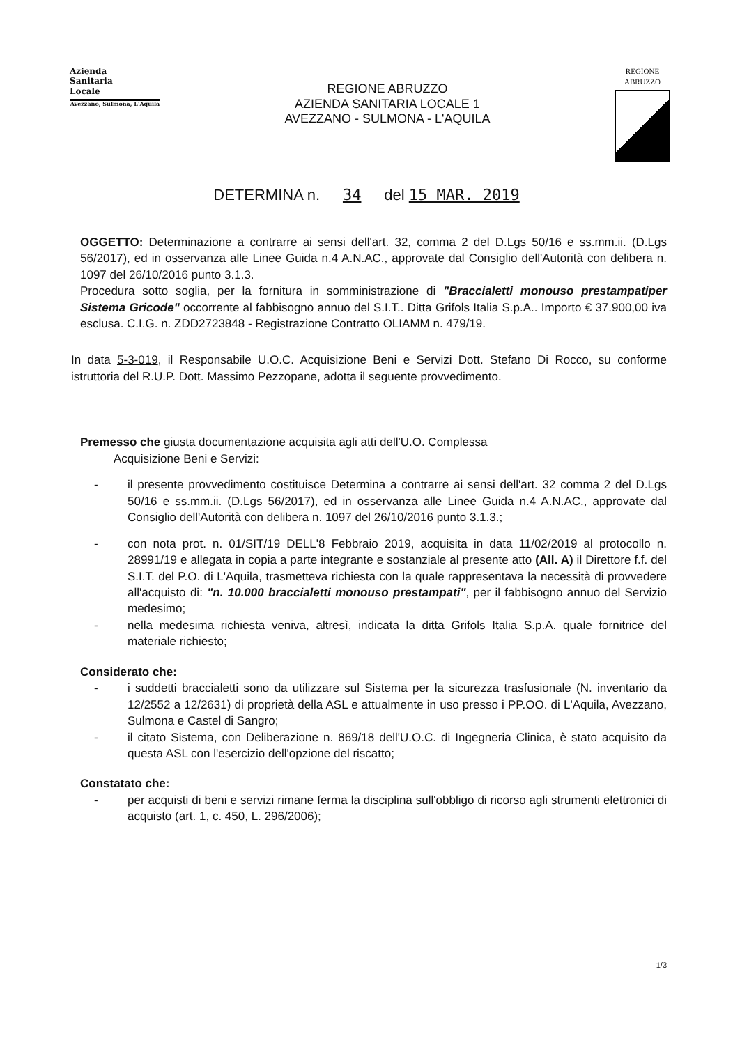Azienda
Sanitaria
Locale
Avezzano, Sulmona, L'Aquila
REGIONE ABRUZZO
AZIENDA SANITARIA LOCALE 1
AVEZZANO - SULMONA - L'AQUILA
REGIONE
ABRUZZO
DETERMINA n. 34 del 15 MAR. 2019
OGGETTO: Determinazione a contrarre ai sensi dell'art. 32, comma 2 del D.Lgs 50/16 e ss.mm.ii. (D.Lgs 56/2017), ed in osservanza alle Linee Guida n.4 A.N.AC., approvate dal Consiglio dell'Autorità con delibera n. 1097 del 26/10/2016 punto 3.1.3.
Procedura sotto soglia, per la fornitura in somministrazione di "Braccialetti monouso prestampatiper Sistema Gricode" occorrente al fabbisogno annuo del S.I.T.. Ditta Grifols Italia S.p.A.. Importo € 37.900,00 iva esclusa. C.I.G. n. ZDD2723848 - Registrazione Contratto OLIAMM n. 479/19.
In data 5-3-019, il Responsabile U.O.C. Acquisizione Beni e Servizi Dott. Stefano Di Rocco, su conforme istruttoria del R.U.P. Dott. Massimo Pezzopane, adotta il seguente provvedimento.
Premesso che giusta documentazione acquisita agli atti dell'U.O. Complessa
Acquisizione Beni e Servizi:
- il presente provvedimento costituisce Determina a contrarre ai sensi dell'art. 32 comma 2 del D.Lgs 50/16 e ss.mm.ii. (D.Lgs 56/2017), ed in osservanza alle Linee Guida n.4 A.N.AC., approvate dal Consiglio dell'Autorità con delibera n. 1097 del 26/10/2016 punto 3.1.3.;
- con nota prot. n. 01/SIT/19 DELL'8 Febbraio 2019, acquisita in data 11/02/2019 al protocollo n. 28991/19 e allegata in copia a parte integrante e sostanziale al presente atto (All. A) il Direttore f.f. del S.I.T. del P.O. di L'Aquila, trasmetteva richiesta con la quale rappresentava la necessità di provvedere all'acquisto di: "n. 10.000 braccialetti monouso prestampati", per il fabbisogno annuo del Servizio medesimo;
- nella medesima richiesta veniva, altresì, indicata la ditta Grifols Italia S.p.A. quale fornitrice del materiale richiesto;
Considerato che:
- i suddetti braccialetti sono da utilizzare sul Sistema per la sicurezza trasfusionale (N. inventario da 12/2552 a 12/2631) di proprietà della ASL e attualmente in uso presso i PP.OO. di L'Aquila, Avezzano, Sulmona e Castel di Sangro;
- il citato Sistema, con Deliberazione n. 869/18 dell'U.O.C. di Ingegneria Clinica, è stato acquisito da questa ASL con l'esercizio dell'opzione del riscatto;
Constatato che:
- per acquisti di beni e servizi rimane ferma la disciplina sull'obbligo di ricorso agli strumenti elettronici di acquisto (art. 1, c. 450, L. 296/2006);
1/3